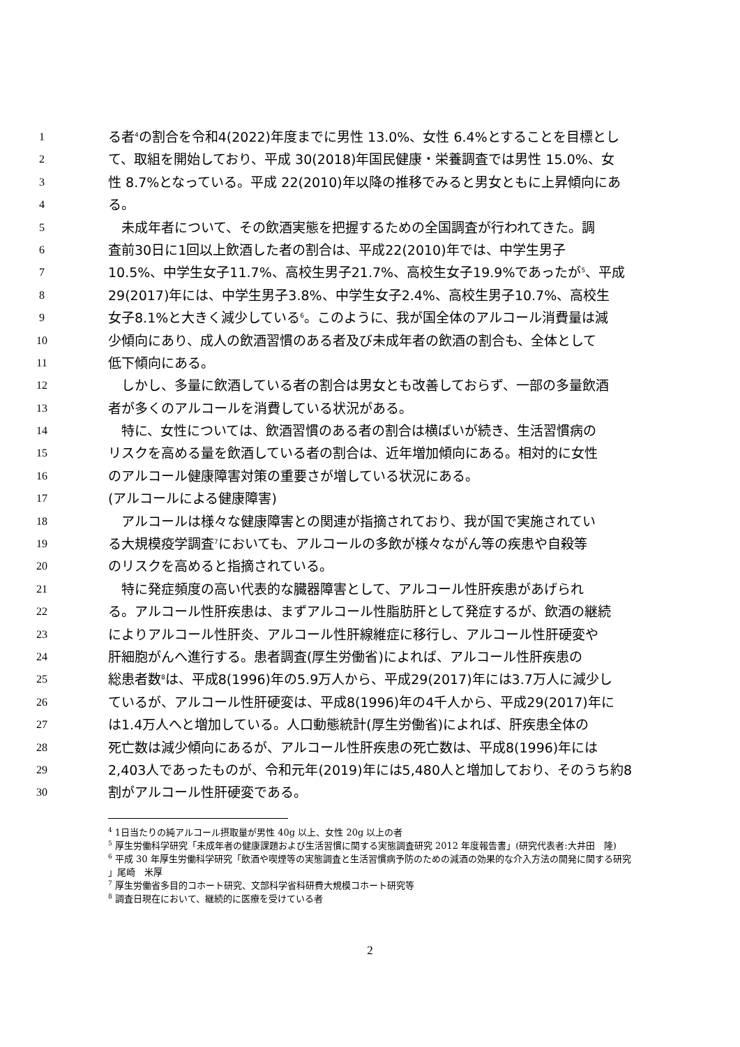1 る者<sup>4</sup>の割合を令和4(2022)年度までに男性 13.0%、女性 6.4%とすることを目標とし
2 て、取組を開始しており、平成 30(2018)年国民健康・栄養調査では男性 15.0%、女
3 性 8.7%となっている。平成 22(2010)年以降の推移でみると男女ともに上昇傾向にあ
4 る。
5　未成年者について、その飲酒実態を把握するための全国調査が行われてきた。調
6 査前30日に1回以上飲酒した者の割合は、平成22(2010)年では、中学生男子
7 10.5%、中学生女子11.7%、高校生男子21.7%、高校生女子19.9%であったが<sup>5</sup>、平成
8 29(2017)年には、中学生男子3.8%、中学生女子2.4%、高校生男子10.7%、高校生
9 女子8.1%と大きく減少している<sup>6</sup>。このように、我が国全体のアルコール消費量は減
10 少傾向にあり、成人の飲酒習慣のある者及び未成年者の飲酒の割合も、全体として
11 低下傾向にある。
12　しかし、多量に飲酒している者の割合は男女とも改善しておらず、一部の多量飲酒
13 者が多くのアルコールを消費している状況がある。
14　特に、女性については、飲酒習慣のある者の割合は横ばいが続き、生活習慣病の
15 リスクを高める量を飲酒している者の割合は、近年増加傾向にある。相対的に女性
16 のアルコール健康障害対策の重要さが増している状況にある。
17 (アルコールによる健康障害)
18　アルコールは様々な健康障害との関連が指摘されており、我が国で実施されてい
19 る大規模疫学調査<sup>7</sup>においても、アルコールの多飲が様々ながん等の疾患や自殺等
20 のリスクを高めると指摘されている。
21　特に発症頻度の高い代表的な臓器障害として、アルコール性肝疾患があげられ
22 る。アルコール性肝疾患は、まずアルコール性脂肪肝として発症するが、飲酒の継続
23 によりアルコール性肝炎、アルコール性肝線維症に移行し、アルコール性肝硬変や
24 肝細胞がんへ進行する。患者調査(厚生労働省)によれば、アルコール性肝疾患の
25 総患者数<sup>8</sup>は、平成8(1996)年の5.9万人から、平成29(2017)年には3.7万人に減少し
26 ているが、アルコール性肝硬変は、平成8(1996)年の4千人から、平成29(2017)年に
27 は1.4万人へと増加している。人口動態統計(厚生労働省)によれば、肝疾患全体の
28 死亡数は減少傾向にあるが、アルコール性肝疾患の死亡数は、平成8(1996)年には
29 2,403人であったものが、令和元年(2019)年には5,480人と増加しており、そのうち約8
30 割がアルコール性肝硬変である。
<sup>4</sup> 1日当たりの純アルコール摂取量が男性 40g 以上、女性 20g 以上の者
<sup>5</sup> 厚生労働科学研究「未成年者の健康課題および生活習慣に関する実態調査研究 2012 年度報告書」(研究代表者:大井田　隆)
<sup>6</sup> 平成 30 年厚生労働科学研究「飲酒や喫煙等の実態調査と生活習慣病予防のための減酒の効果的な介入方法の開発に関する研究 」尾崎　米厚
<sup>7</sup> 厚生労働省多目的コホート研究、文部科学省科研費大規模コホート研究等
<sup>8</sup> 調査日現在において、継続的に医療を受けている者
2